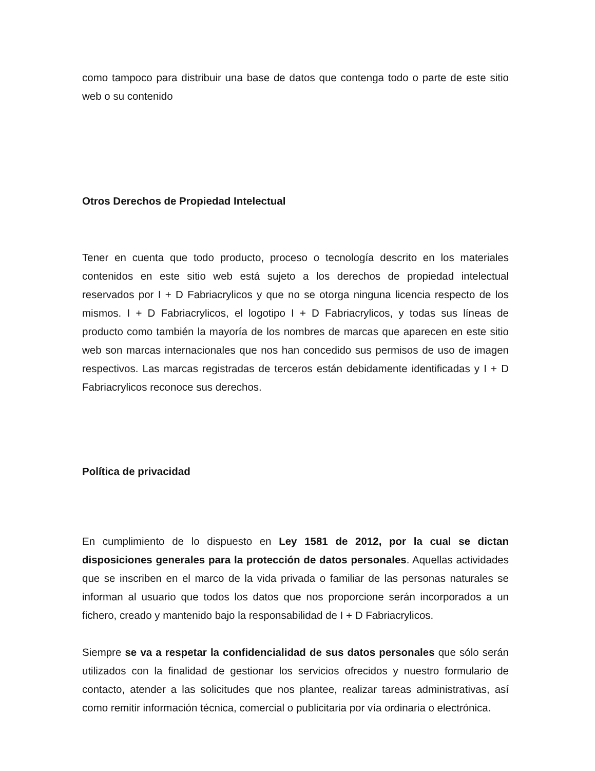como tampoco para distribuir una base de datos que contenga todo o parte de este sitio web o su contenido
Otros Derechos de Propiedad Intelectual
Tener en cuenta que todo producto, proceso o tecnología descrito en los materiales contenidos en este sitio web está sujeto a los derechos de propiedad intelectual reservados por I + D Fabriacrylicos y que no se otorga ninguna licencia respecto de los mismos. I + D Fabriacrylicos, el logotipo I + D Fabriacrylicos, y todas sus líneas de producto como también la mayoría de los nombres de marcas que aparecen en este sitio web son marcas internacionales que nos han concedido sus permisos de uso de imagen respectivos. Las marcas registradas de terceros están debidamente identificadas y I + D Fabriacrylicos reconoce sus derechos.
Política de privacidad
En cumplimiento de lo dispuesto en Ley 1581 de 2012, por la cual se dictan disposiciones generales para la protección de datos personales. Aquellas actividades que se inscriben en el marco de la vida privada o familiar de las personas naturales se informan al usuario que todos los datos que nos proporcione serán incorporados a un fichero, creado y mantenido bajo la responsabilidad de I + D Fabriacrylicos.
Siempre se va a respetar la confidencialidad de sus datos personales que sólo serán utilizados con la finalidad de gestionar los servicios ofrecidos y nuestro formulario de contacto, atender a las solicitudes que nos plantee, realizar tareas administrativas, así como remitir información técnica, comercial o publicitaria por vía ordinaria o electrónica.